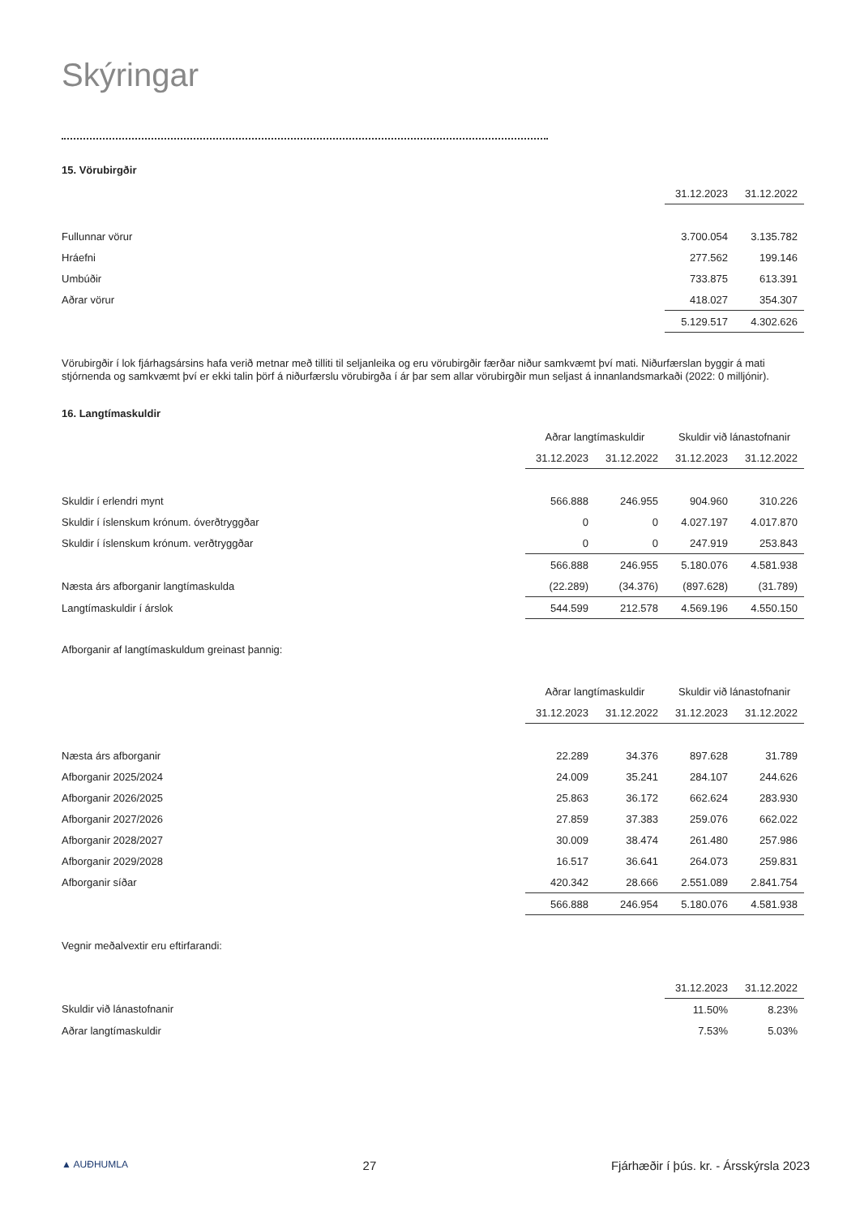Skýringar
15. Vörubirgðir
| | 31.12.2023 | 31.12.2022 |
| --- | --- | --- |
| Fullunnar vörur | 3.700.054 | 3.135.782 |
| Hráefni | 277.562 | 199.146 |
| Umbúðir | 733.875 | 613.391 |
| Aðrar vörur | 418.027 | 354.307 |
| | 5.129.517 | 4.302.626 |
Vörubirgðir í lok fjárhagsársins hafa verið metnar með tilliti til seljanleika og eru vörubirgðir færðar niður samkvæmt því mati. Niðurfærslan byggir á mati stjórnenda og samkvæmt því er ekki talin þörf á niðurfærslu vörubirgða í ár þar sem allar vörubirgðir mun seljast á innanlandsmarkaði (2022: 0 milljónir).
16. Langtímaskuldir
| | Aðrar langtímaskuldir | | Skuldir við lánastofnanir | |
| --- | --- | --- | --- | --- |
| | 31.12.2023 | 31.12.2022 | 31.12.2023 | 31.12.2022 |
| Skuldir í erlendri mynt | 566.888 | 246.955 | 904.960 | 310.226 |
| Skuldir í íslenskum krónum. óverðtryggðar | 0 | 0 | 4.027.197 | 4.017.870 |
| Skuldir í íslenskum krónum. verðtryggðar | 0 | 0 | 247.919 | 253.843 |
| | 566.888 | 246.955 | 5.180.076 | 4.581.938 |
| Næsta árs afborganir langtímaskulda | (22.289) | (34.376) | (897.628) | (31.789) |
| Langtímaskuldir í árslok | 544.599 | 212.578 | 4.569.196 | 4.550.150 |
Afborganir af langtímaskuldum greinast þannig:
| | Aðrar langtímaskuldir | | Skuldir við lánastofnanir | |
| --- | --- | --- | --- | --- |
| | 31.12.2023 | 31.12.2022 | 31.12.2023 | 31.12.2022 |
| Næsta árs afborganir | 22.289 | 34.376 | 897.628 | 31.789 |
| Afborganir 2025/2024 | 24.009 | 35.241 | 284.107 | 244.626 |
| Afborganir 2026/2025 | 25.863 | 36.172 | 662.624 | 283.930 |
| Afborganir 2027/2026 | 27.859 | 37.383 | 259.076 | 662.022 |
| Afborganir 2028/2027 | 30.009 | 38.474 | 261.480 | 257.986 |
| Afborganir 2029/2028 | 16.517 | 36.641 | 264.073 | 259.831 |
| Afborganir síðar | 420.342 | 28.666 | 2.551.089 | 2.841.754 |
| | 566.888 | 246.954 | 5.180.076 | 4.581.938 |
Vegnir meðalvextir eru eftirfarandi:
| | 31.12.2023 | 31.12.2022 |
| --- | --- | --- |
| Skuldir við lánastofnanir | 11.50% | 8.23% |
| Aðrar langtímaskuldir | 7.53% | 5.03% |
▲ AUÐHUMLA 27 Fjárhæðir í þús. kr. - Ársskýrsla 2023